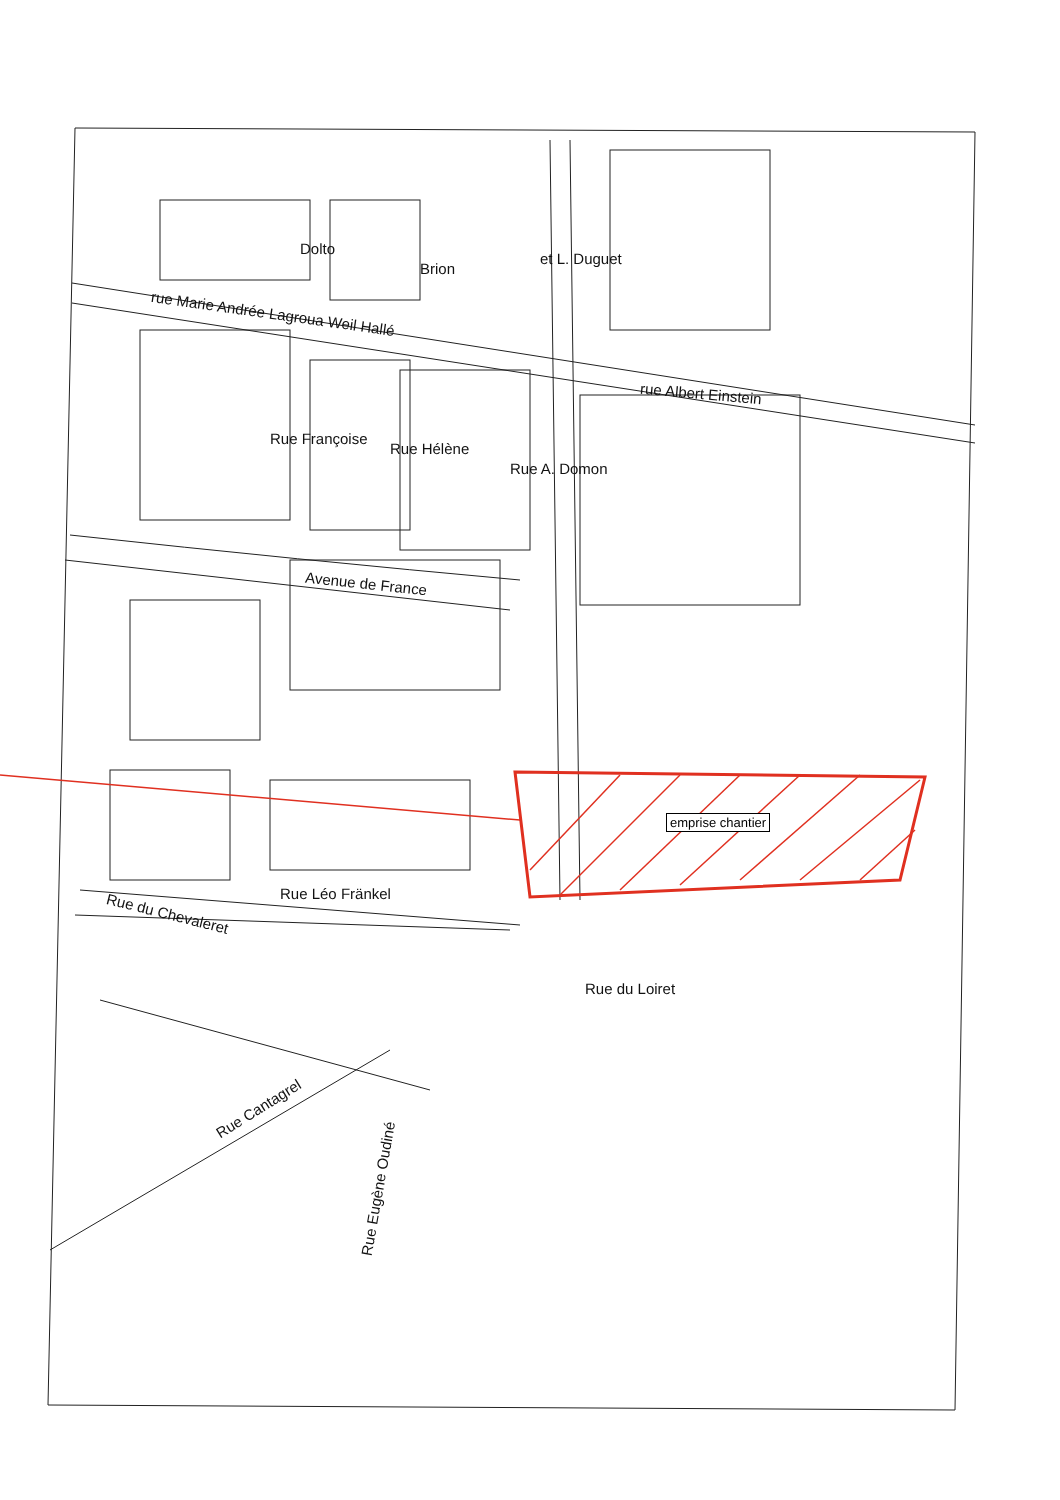rue Marie Andrée Lagroua Weil Hallé
rue Albert Einstein
Dolto
Brion
et L. Duguet
Rue Françoise
Rue Hélène
Rue A. Domon
Avenue de France
emprise chantier
Rue Léo Fränkel
Rue du Chevaleret
Rue du Loiret
Rue Cantagrel
Rue Eugène Oudiné